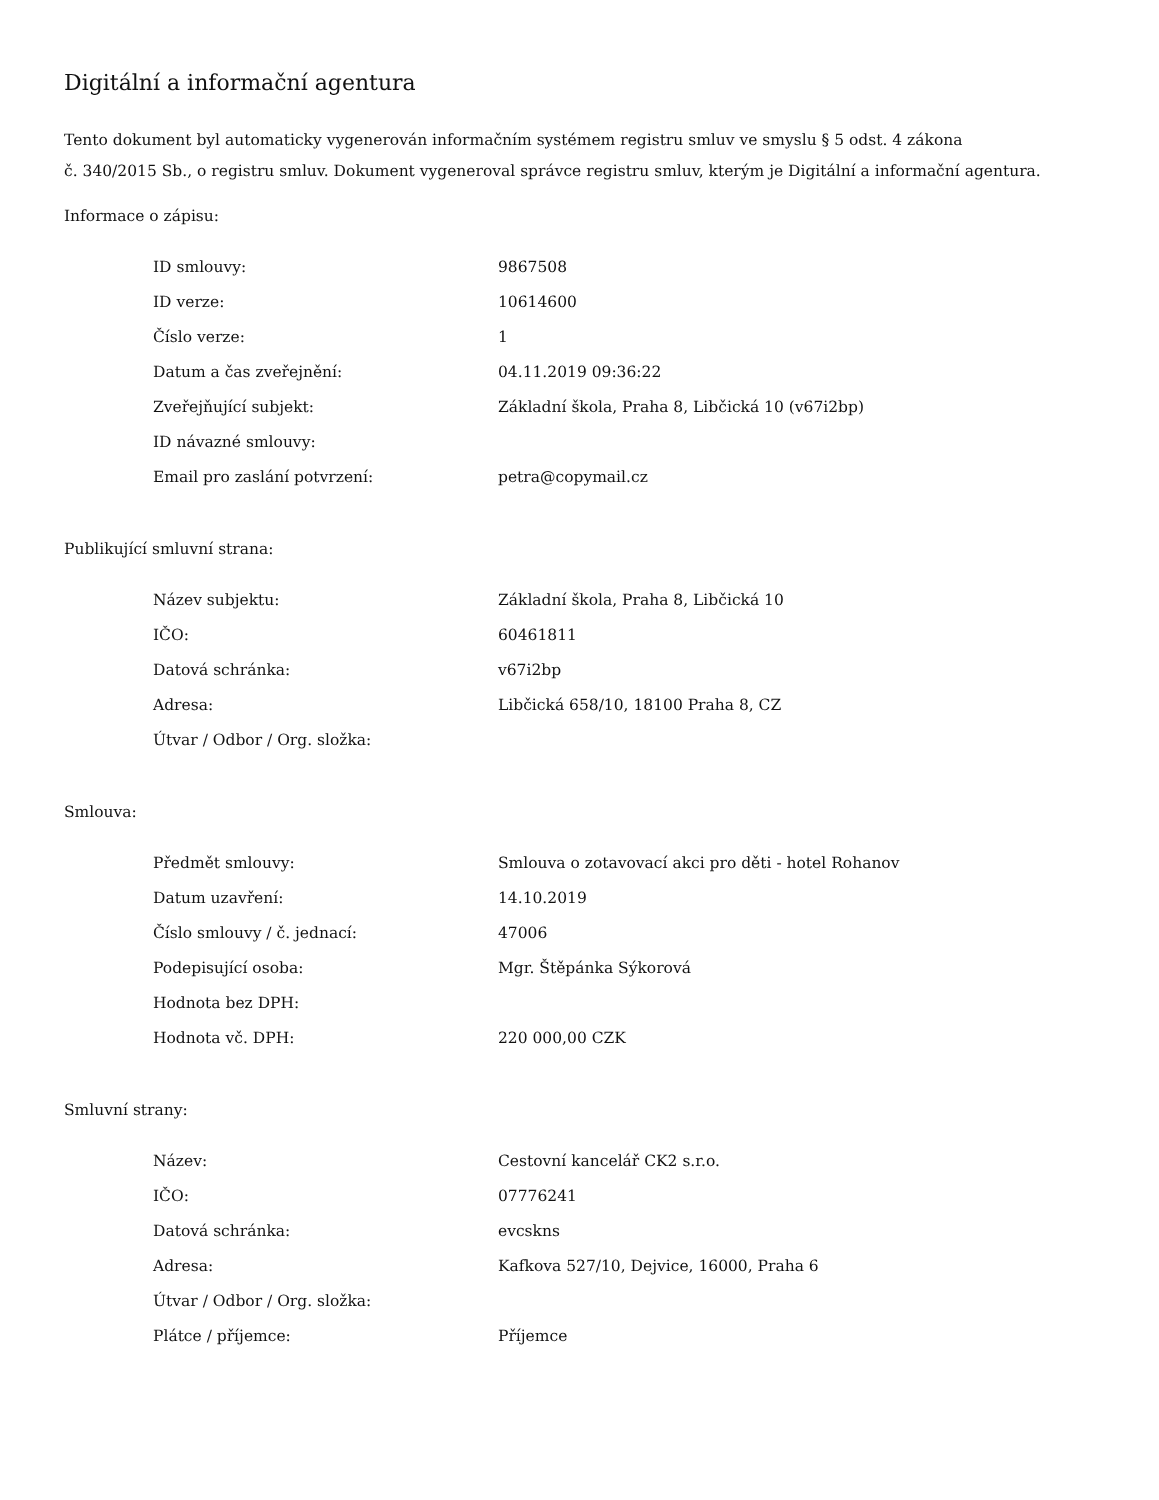Digitální a informační agentura
Tento dokument byl automaticky vygenerován informačním systémem registru smluv ve smyslu § 5 odst. 4 zákona
č. 340/2015 Sb., o registru smluv. Dokument vygeneroval správce registru smluv, kterým je Digitální a informační agentura.
Informace o zápisu:
| ID smlouvy: | 9867508 |
| ID verze: | 10614600 |
| Číslo verze: | 1 |
| Datum a čas zveřejnění: | 04.11.2019 09:36:22 |
| Zveřejňující subjekt: | Základní škola, Praha 8, Libčická 10 (v67i2bp) |
| ID návazné smlouvy: | |
| Email pro zaslání potvrzení: | petra@copymail.cz |
Publikující smluvní strana:
| Název subjektu: | Základní škola, Praha 8, Libčická 10 |
| IČO: | 60461811 |
| Datová schránka: | v67i2bp |
| Adresa: | Libčická 658/10, 18100 Praha 8, CZ |
| Útvar / Odbor / Org. složka: | |
Smlouva:
| Předmět smlouvy: | Smlouva o zotavovací akci pro děti - hotel Rohanov |
| Datum uzavření: | 14.10.2019 |
| Číslo smlouvy / č. jednací: | 47006 |
| Podepisující osoba: | Mgr. Štěpánka Sýkorová |
| Hodnota bez DPH: | |
| Hodnota vč. DPH: | 220 000,00 CZK |
Smluvní strany:
| Název: | Cestovní kancelář CK2 s.r.o. |
| IČO: | 07776241 |
| Datová schránka: | evcskns |
| Adresa: | Kafkova 527/10, Dejvice, 16000, Praha 6 |
| Útvar / Odbor / Org. složka: | |
| Plátce / příjemce: | Příjemce |